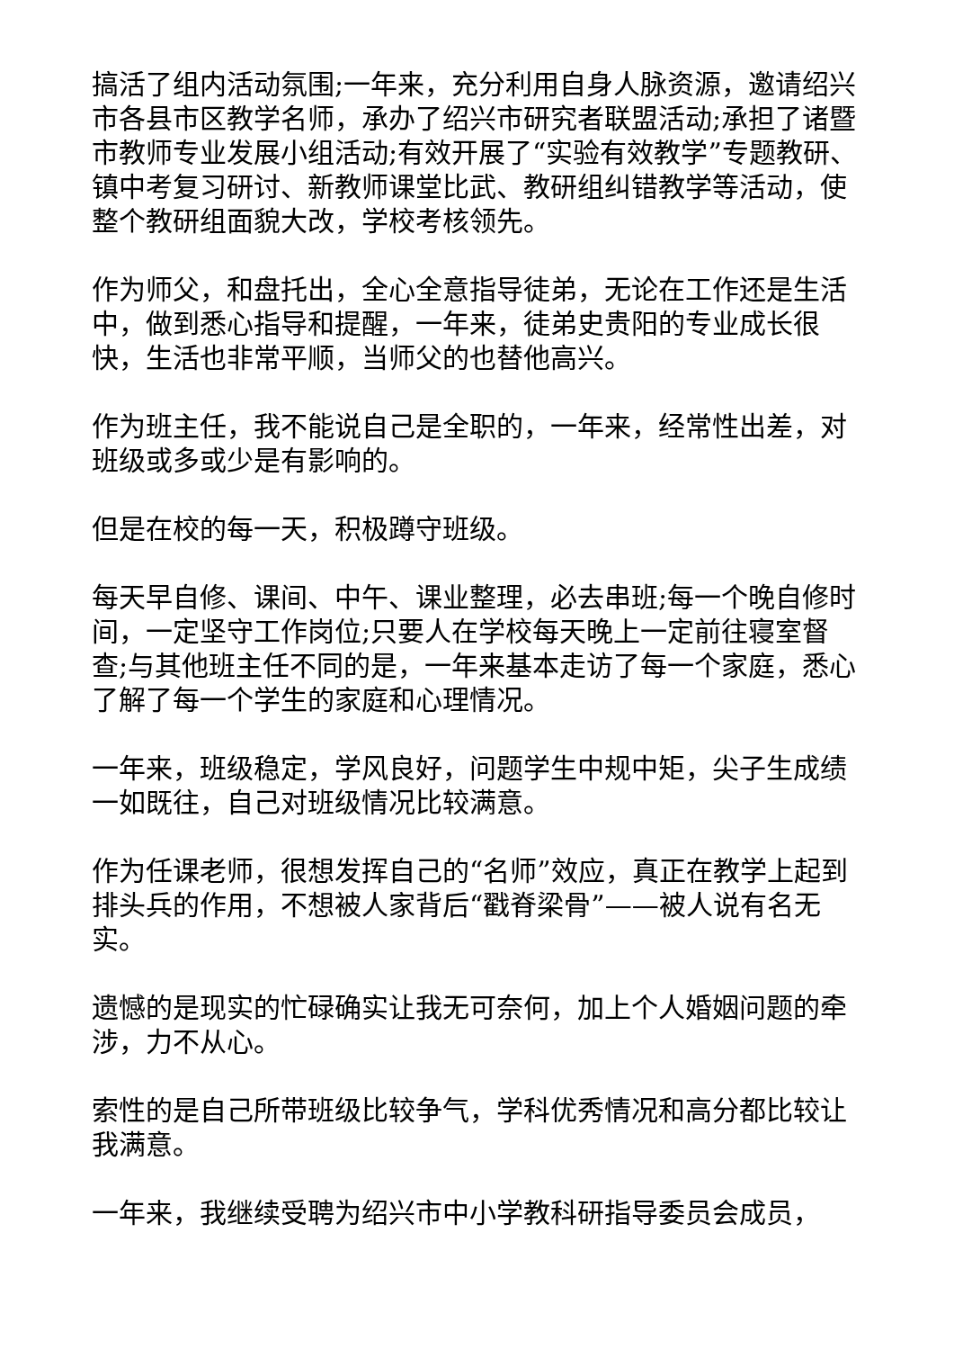搞活了组内活动氛围;一年来，充分利用自身人脉资源，邀请绍兴市各县市区教学名师，承办了绍兴市研究者联盟活动;承担了诸暨市教师专业发展小组活动;有效开展了“实验有效教学”专题教研、镇中考复习研讨、新教师课堂比武、教研组纠错教学等活动，使整个教研组面貌大改，学校考核领先。
作为师父，和盘托出，全心全意指导徒弟，无论在工作还是生活中，做到悉心指导和提醒，一年来，徒弟史贵阳的专业成长很快，生活也非常平顺，当师父的也替他高兴。
作为班主任，我不能说自己是全职的，一年来，经常性出差，对班级或多或少是有影响的。
但是在校的每一天，积极蹲守班级。
每天早自修、课间、中午、课业整理，必去串班;每一个晚自修时间，一定坚守工作岗位;只要人在学校每天晚上一定前往寝室督查;与其他班主任不同的是，一年来基本走访了每一个家庭，悉心了解了每一个学生的家庭和心理情况。
一年来，班级稳定，学风良好，问题学生中规中矩，尖子生成绩一如既往，自己对班级情况比较满意。
作为任课老师，很想发挥自己的“名师”效应，真正在教学上起到排头兵的作用，不想被人家背后“戳脊梁骨”——被人说有名无实。
遗憾的是现实的忙碌确实让我无可奈何，加上个人婚姻问题的牵涉，力不从心。
索性的是自己所带班级比较争气，学科优秀情况和高分都比较让我满意。
一年来，我继续受聘为绍兴市中小学教科研指导委员会成员，